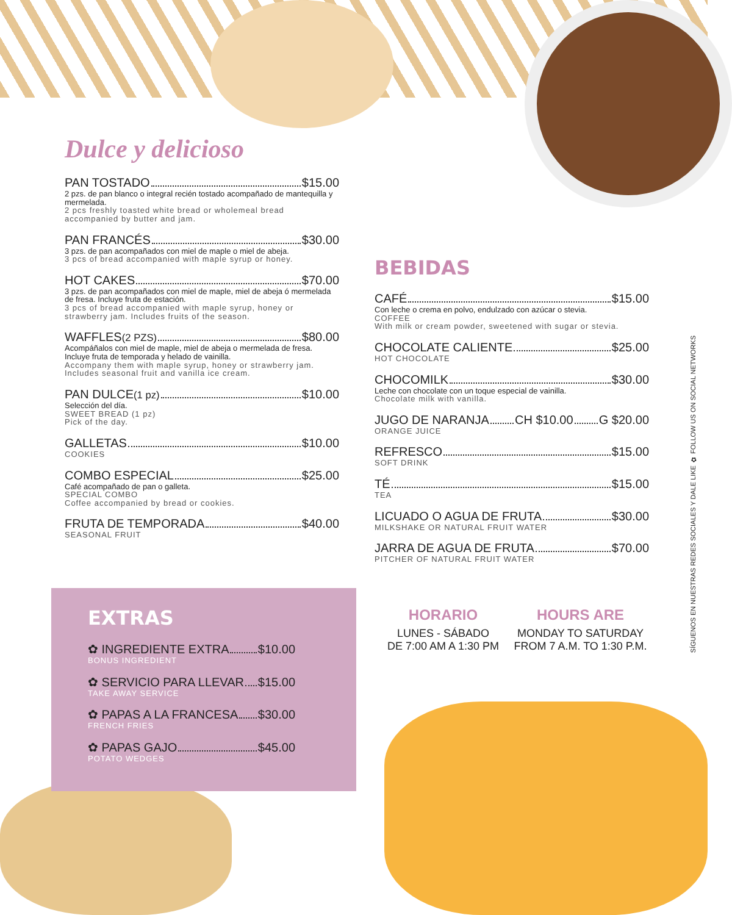Dulce y delicioso
PAN TOSTADO $15.00
2 pzs. de pan blanco o integral recién tostado acompañado de mantequilla y mermelada.
2 pcs freshly toasted white bread or wholemeal bread accompanied by butter and jam.
PAN FRANCÉS $30.00
3 pzs. de pan acompañados con miel de maple o miel de abeja.
3 pcs of bread accompanied with maple syrup or honey.
HOT CAKES $70.00
3 pzs. de pan acompañados con miel de maple, miel de abeja ó mermelada de fresa. Incluye fruta de estación.
3 pcs of bread accompanied with maple syrup, honey or strawberry jam. Includes fruits of the season.
WAFFLES (2 PZS) $80.00
Acompáñalos con miel de maple, miel de abeja o mermelada de fresa. Incluye fruta de temporada y helado de vainilla.
Accompany them with maple syrup, honey or strawberry jam. Includes seasonal fruit and vanilla ice cream.
PAN DULCE (1 pz) $10.00
Selección del día.
SWEET BREAD (1 pz)
Pick of the day.
GALLETAS $10.00
COOKIES
COMBO ESPECIAL $25.00
Café acompañado de pan o galleta.
SPECIAL COMBO
Coffee accompanied by bread or cookies.
FRUTA DE TEMPORADA $40.00
SEASONAL FRUIT
EXTRAS
✿ INGREDIENTE EXTRA $10.00
BONUS INGREDIENT
✿ SERVICIO PARA LLEVAR $15.00
TAKE AWAY SERVICE
✿ PAPAS A LA FRANCESA $30.00
FRENCH FRIES
✿ PAPAS GAJO $45.00
POTATO WEDGES
BEBIDAS
CAFÉ $15.00
Con leche o crema en polvo, endulzado con azúcar o stevia.
COFFEE
With milk or cream powder, sweetened with sugar or stevia.
CHOCOLATE CALIENTE $25.00
HOT CHOCOLATE
CHOCOMILK $30.00
Leche con chocolate con un toque especial de vainilla.
Chocolate milk with vanilla.
JUGO DE NARANJA CH $10.00 G $20.00
ORANGE JUICE
REFRESCO $15.00
SOFT DRINK
TÉ $15.00
TEA
LICUADO O AGUA DE FRUTA $30.00
MILKSHAKE OR NATURAL FRUIT WATER
JARRA DE AGUA DE FRUTA $70.00
PITCHER OF NATURAL FRUIT WATER
HORARIO
LUNES - SÁBADO
DE 7:00 AM A 1:30 PM
HOURS ARE
MONDAY TO SATURDAY
FROM 7 A.M. TO 1:30 P.M.
SÍGUENOS EN NUESTRAS REDES SOCIALES Y DALE LIKE ✿ FOLLOW US ON SOCIAL NETWORKS